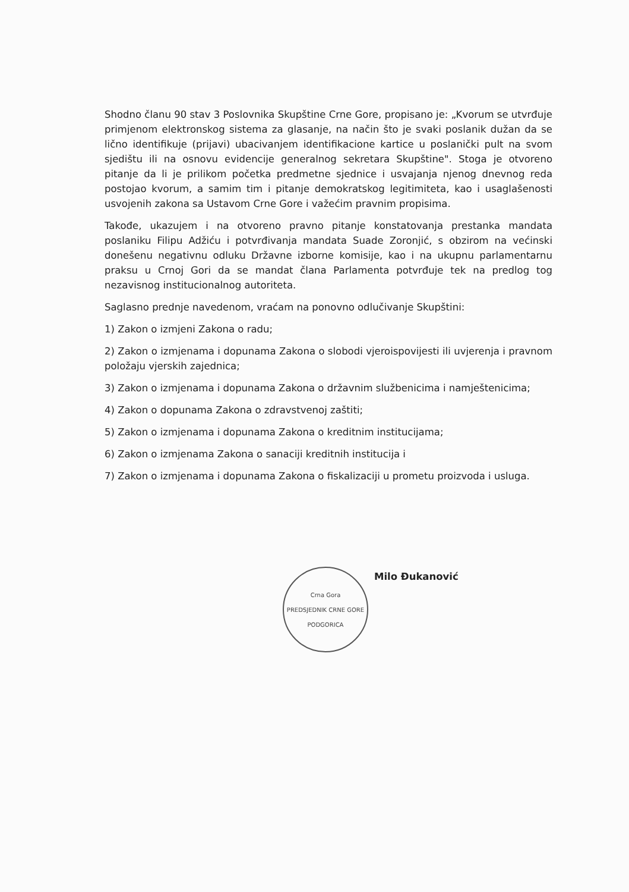Shodno članu 90 stav 3 Poslovnika Skupštine Crne Gore, propisano je: „Kvorum se utvrđuje primjenom elektronskog sistema za glasanje, na način što je svaki poslanik dužan da se lično identifikuje (prijavi) ubacivanjem identifikacione kartice u poslanički pult na svom sjedištu ili na osnovu evidencije generalnog sekretara Skupštine". Stoga je otvoreno pitanje da li je prilikom početka predmetne sjednice i usvajanja njenog dnevnog reda postojao kvorum, a samim tim i pitanje demokratskog legitimiteta, kao i usaglašenosti usvojenih zakona sa Ustavom Crne Gore i važećim pravnim propisima.
Takođe, ukazujem i na otvoreno pravno pitanje konstatovanja prestanka mandata poslaniku Filipu Adžiću i potvrđivanja mandata Suade Zoronjić, s obzirom na većinski donešenu negativnu odluku Državne izborne komisije, kao i na ukupnu parlamentarnu praksu u Crnoj Gori da se mandat člana Parlamenta potvrđuje tek na predlog tog nezavisnog institucionalnog autoriteta.
Saglasno prednje navedenom, vraćam na ponovno odlučivanje Skupštini:
1) Zakon o izmjeni Zakona o radu;
2) Zakon o izmjenama i dopunama Zakona o slobodi vjeroispovijesti ili uvjerenja i pravnom položaju vjerskih zajednica;
3) Zakon o izmjenama i dopunama Zakona o državnim službenicima i namještenicima;
4) Zakon o dopunama Zakona o zdravstvenoj zaštiti;
5) Zakon o izmjenama i dopunama Zakona o kreditnim institucijama;
6) Zakon o izmjenama Zakona o sanaciji kreditnih institucija i
7) Zakon o izmjenama i dopunama Zakona o fiskalizaciji u prometu proizvoda i usluga.
Crna Gora
PREDSJEDNIK CRNE GORE
PODGORICA
Milo Đukanović